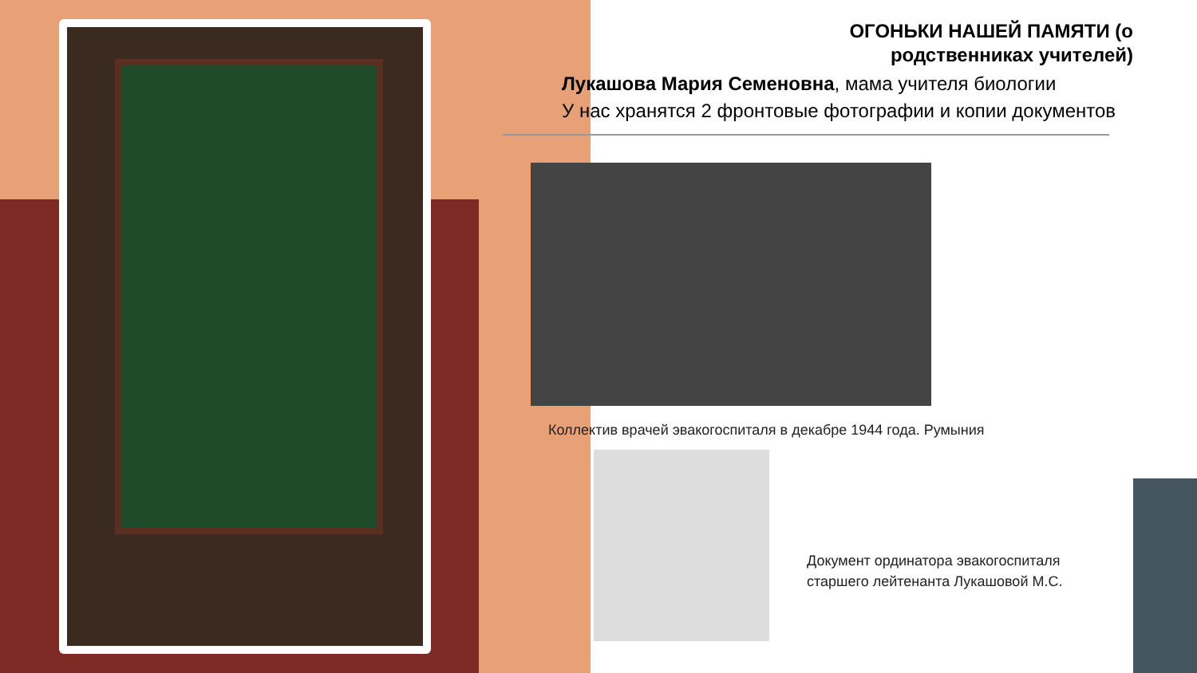ОГОНЬКИ НАШЕЙ ПАМЯТИ (о родственниках учителей)
Лукашова Мария Семеновна, мама учителя биологии
У нас хранятся 2 фронтовые фотографии и копии документов
Коллектив врачей эвакогоспиталя в декабре 1944 года. Румыния
Документ ординатора эвакогоспиталя
старшего лейтенанта Лукашовой М.С.